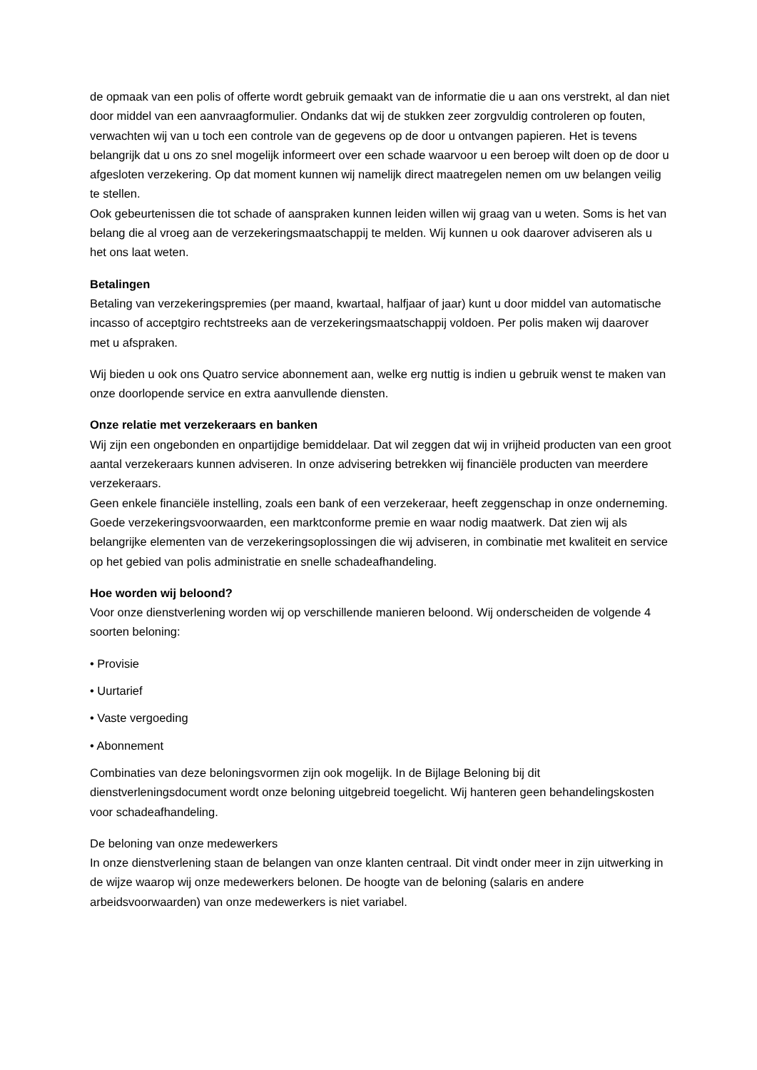de opmaak van een polis of offerte wordt gebruik gemaakt van de informatie die u aan ons verstrekt, al dan niet door middel van een aanvraagformulier. Ondanks dat wij de stukken zeer zorgvuldig controleren op fouten, verwachten wij van u toch een controle van de gegevens op de door u ontvangen papieren. Het is tevens belangrijk dat u ons zo snel mogelijk informeert over een schade waarvoor u een beroep wilt doen op de door u afgesloten verzekering. Op dat moment kunnen wij namelijk direct maatregelen nemen om uw belangen veilig te stellen.
Ook gebeurtenissen die tot schade of aanspraken kunnen leiden willen wij graag van u weten. Soms is het van belang die al vroeg aan de verzekeringsmaatschappij te melden. Wij kunnen u ook daarover adviseren als u het ons laat weten.
Betalingen
Betaling van verzekeringspremies (per maand, kwartaal, halfjaar of jaar) kunt u door middel van automatische incasso of acceptgiro rechtstreeks aan de verzekeringsmaatschappij voldoen. Per polis maken wij daarover met u afspraken.
Wij bieden u ook ons Quatro service abonnement aan, welke erg nuttig is indien u gebruik wenst te maken van onze doorlopende service en extra aanvullende diensten.
Onze relatie met verzekeraars en banken
Wij zijn een ongebonden en onpartijdige bemiddelaar. Dat wil zeggen dat wij in vrijheid producten van een groot aantal verzekeraars kunnen adviseren. In onze advisering betrekken wij financiële producten van meerdere verzekeraars.
Geen enkele financiële instelling, zoals een bank of een verzekeraar, heeft zeggenschap in onze onderneming.
Goede verzekeringsvoorwaarden, een marktconforme premie en waar nodig maatwerk. Dat zien wij als belangrijke elementen van de verzekeringsoplossingen die wij adviseren, in combinatie met kwaliteit en service op het gebied van polis administratie en snelle schadeafhandeling.
Hoe worden wij beloond?
Voor onze dienstverlening worden wij op verschillende manieren beloond. Wij onderscheiden de volgende 4 soorten beloning:
• Provisie
• Uurtarief
• Vaste vergoeding
• Abonnement
Combinaties van deze beloningsvormen zijn ook mogelijk. In de Bijlage Beloning bij dit dienstverleningsdocument wordt onze beloning uitgebreid toegelicht. Wij hanteren geen behandelingskosten voor schadeafhandeling.
De beloning van onze medewerkers
In onze dienstverlening staan de belangen van onze klanten centraal. Dit vindt onder meer in zijn uitwerking in de wijze waarop wij onze medewerkers belonen. De hoogte van de beloning (salaris en andere arbeidsvoorwaarden) van onze medewerkers is niet variabel.